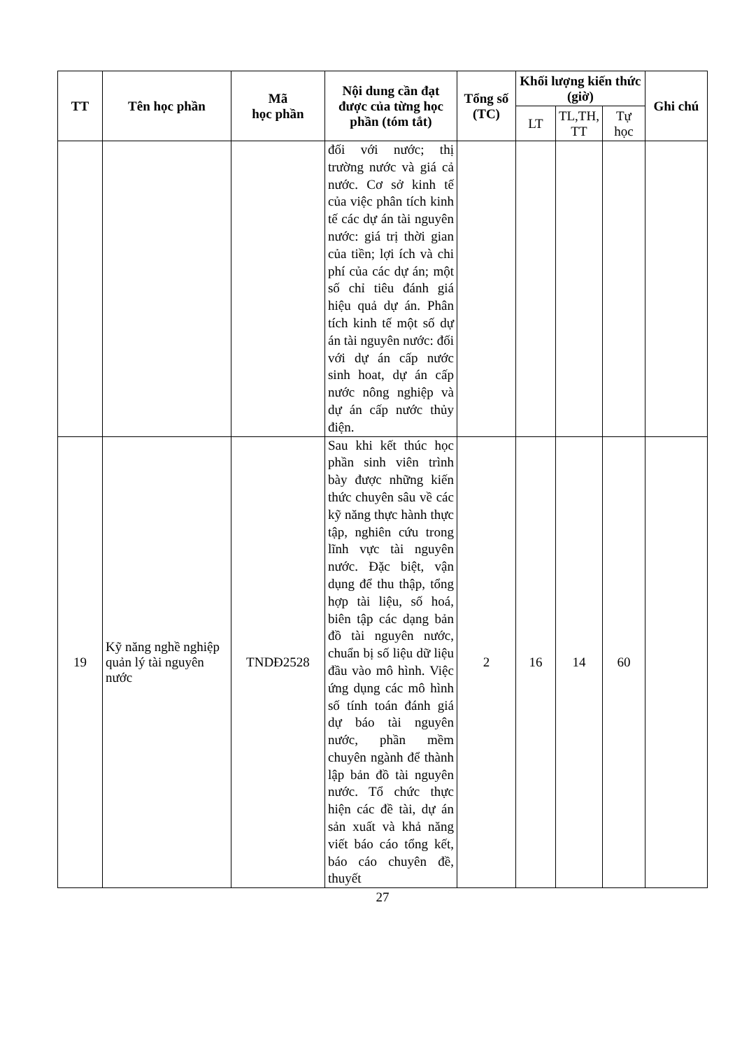| TT | Tên học phần | Mã học phần | Nội dung cần đạt được của từng học phần (tóm tắt) | Tổng số (TC) | Khối lượng kiến thức (giờ) | | | Ghi chú |
| --- | --- | --- | --- | --- | --- | --- | --- | --- |
| | | | | | LT | TL,TH, TT | Tự học | |
| | | | đối với nước; thị trường nước và giá cả nước. Cơ sở kinh tế của việc phân tích kinh tế các dự án tài nguyên nước: giá trị thời gian của tiền; lợi ích và chi phí của các dự án; một số chỉ tiêu đánh giá hiệu quả dự án. Phân tích kinh tế một số dự án tài nguyên nước: đối với dự án cấp nước sinh hoat, dự án cấp nước nông nghiệp và dự án cấp nước thủy điện. | | | | | |
| 19 | Kỹ năng nghề nghiệp quản lý tài nguyên nước | TNDĐ2528 | Sau khi kết thúc học phần sinh viên trình bày được những kiến thức chuyên sâu về các kỹ năng thực hành thực tập, nghiên cứu trong lĩnh vực tài nguyên nước. Đặc biệt, vận dụng để thu thập, tổng hợp tài liệu, số hoá, biên tập các dạng bản đồ tài nguyên nước, chuẩn bị số liệu dữ liệu đầu vào mô hình. Việc ứng dụng các mô hình số tính toán đánh giá dự báo tài nguyên nước, phần mềm chuyên ngành để thành lập bản đồ tài nguyên nước. Tổ chức thực hiện các đề tài, dự án sản xuất và khả năng viết báo cáo tổng kết, báo cáo chuyên đề, thuyết | 2 | 16 | 14 | 60 | |
27